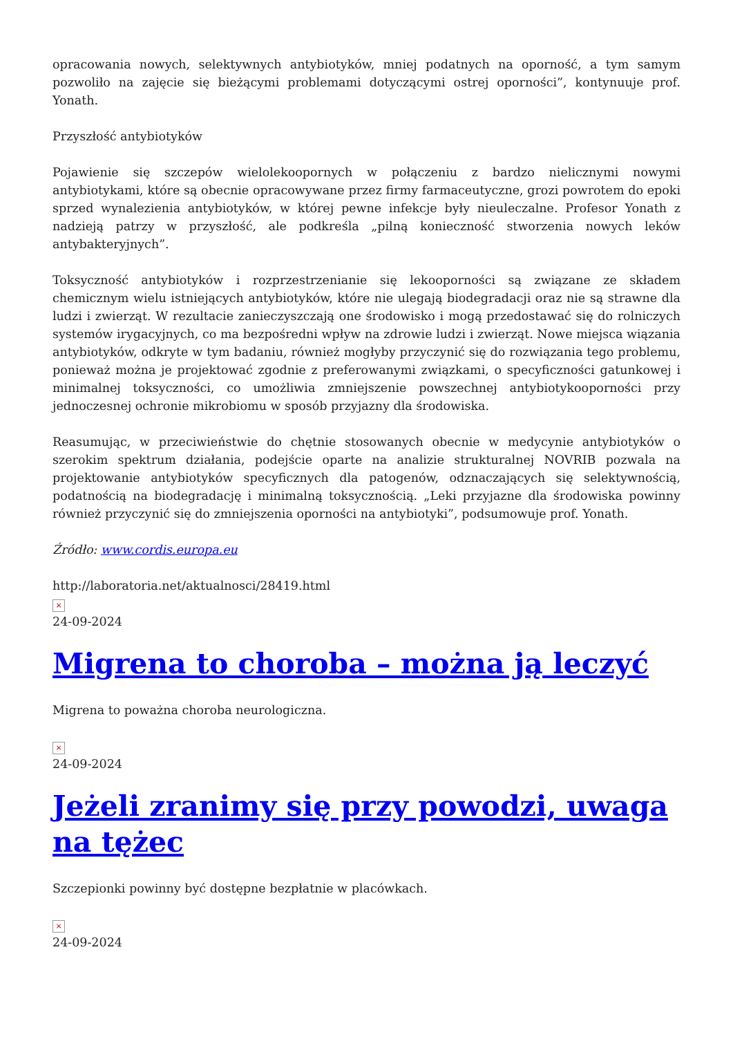opracowania nowych, selektywnych antybiotyków, mniej podatnych na oporność, a tym samym pozwoliło na zajęcie się bieżącymi problemami dotyczącymi ostrej oporności”, kontynuuje prof. Yonath.
Przyszłość antybiotyków
Pojawienie się szczepów wielolekoopornych w połączeniu z bardzo nielicznymi nowymi antybiotykami, które są obecnie opracowywane przez firmy farmaceutyczne, grozi powrotem do epoki sprzed wynalezienia antybiotyków, w której pewne infekcje były nieuleczalne. Profesor Yonath z nadzieją patrzy w przyszłość, ale podkreśla „pilną konieczność stworzenia nowych leków antybakteryjnych”.
Toksyczność antybiotyków i rozprzestrzenianie się lekooporności są związane ze składem chemicznym wielu istniejących antybiotyków, które nie ulegają biodegradacji oraz nie są strawne dla ludzi i zwierząt. W rezultacie zanieczyszczają one środowisko i mogą przedostawać się do rolniczych systemów irygacyjnych, co ma bezpośredni wpływ na zdrowie ludzi i zwierząt. Nowe miejsca wiązania antybiotyków, odkryte w tym badaniu, również mogłyby przyczynić się do rozwiązania tego problemu, ponieważ można je projektować zgodnie z preferowanymi związkami, o specyficzności gatunkowej i minimalnej toksyczności, co umożliwia zmniejszenie powszechnej antybiotykooporności przy jednoczesnej ochronie mikrobiomu w sposób przyjazny dla środowiska.
Reasumując, w przeciwieństwie do chętnie stosowanych obecnie w medycynie antybiotyków o szerokim spektrum działania, podejście oparte na analizie strukturalnej NOVRIB pozwala na projektowanie antybiotyków specyficznych dla patogenów, odznaczających się selektywnością, podatnością na biodegradację i minimalną toksycznością. „Leki przyjazne dla środowiska powinny również przyczynić się do zmniejszenia oporności na antybiotyki”, podsumowuje prof. Yonath.
Źródło: www.cordis.europa.eu
http://laboratoria.net/aktualnosci/28419.html
×
24-09-2024
Migrena to choroba – można ją leczyć
Migrena to poważna choroba neurologiczna.
×
24-09-2024
Jeżeli zranimy się przy powodzi, uwaga na tężec
Szczepionki powinny być dostępne bezpłatnie w placówkach.
×
24-09-2024